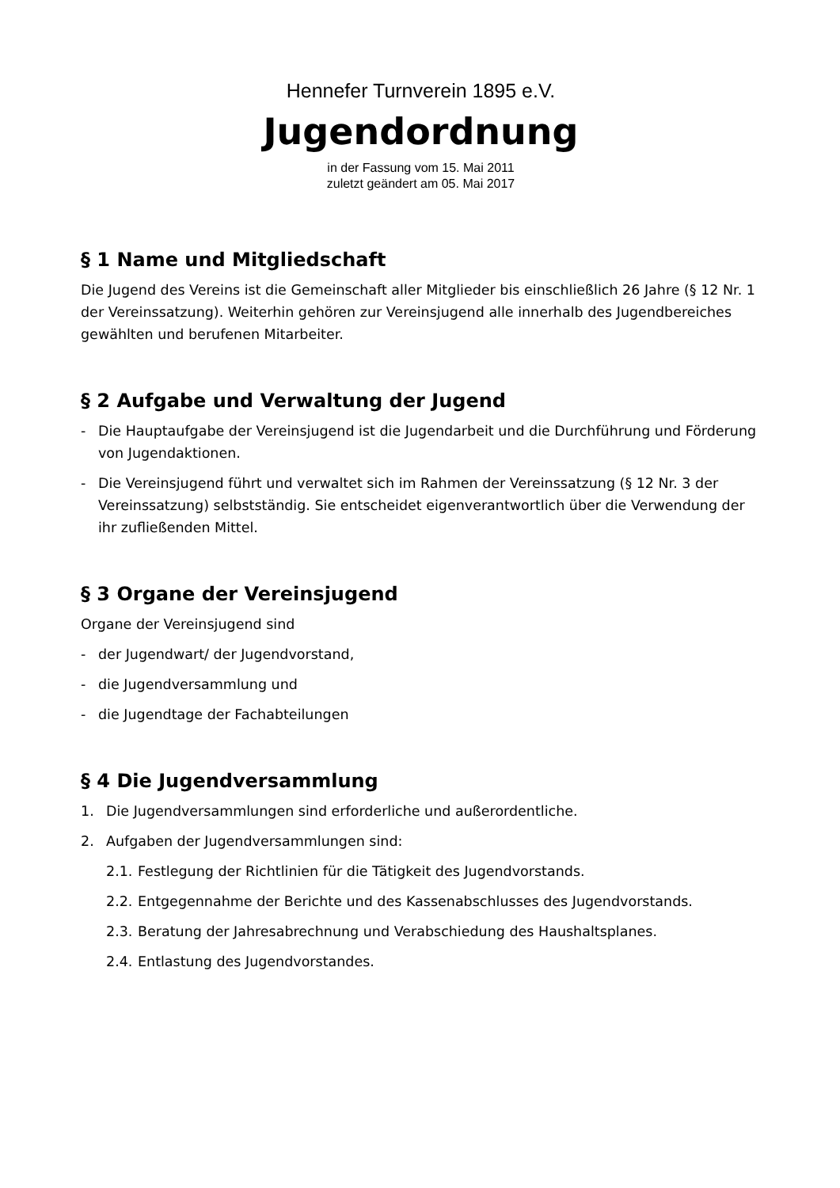Hennefer Turnverein 1895 e.V.
Jugendordnung
in der Fassung vom 15. Mai 2011
zuletzt geändert am 05. Mai 2017
§ 1 Name und Mitgliedschaft
Die Jugend des Vereins ist die Gemeinschaft aller Mitglieder bis einschließlich 26 Jahre (§ 12 Nr. 1 der Vereinssatzung). Weiterhin gehören zur Vereinsjugend alle innerhalb des Jugendbereiches gewählten und berufenen Mitarbeiter.
§ 2 Aufgabe und Verwaltung der Jugend
- Die Hauptaufgabe der Vereinsjugend ist die Jugendarbeit und die Durchführung und Förderung von Jugendaktionen.
- Die Vereinsjugend führt und verwaltet sich im Rahmen der Vereinssatzung (§ 12 Nr. 3 der Vereinssatzung) selbstständig. Sie entscheidet eigenverantwortlich über die Verwendung der ihr zufließenden Mittel.
§ 3 Organe der Vereinsjugend
Organe der Vereinsjugend sind
- der Jugendwart/ der Jugendvorstand,
- die Jugendversammlung und
- die Jugendtage der Fachabteilungen
§ 4 Die Jugendversammlung
1. Die Jugendversammlungen sind erforderliche und außerordentliche.
2. Aufgaben der Jugendversammlungen sind:
2.1. Festlegung der Richtlinien für die Tätigkeit des Jugendvorstands.
2.2. Entgegennahme der Berichte und des Kassenabschlusses des Jugendvorstands.
2.3. Beratung der Jahresabrechnung und Verabschiedung des Haushaltsplanes.
2.4. Entlastung des Jugendvorstandes.